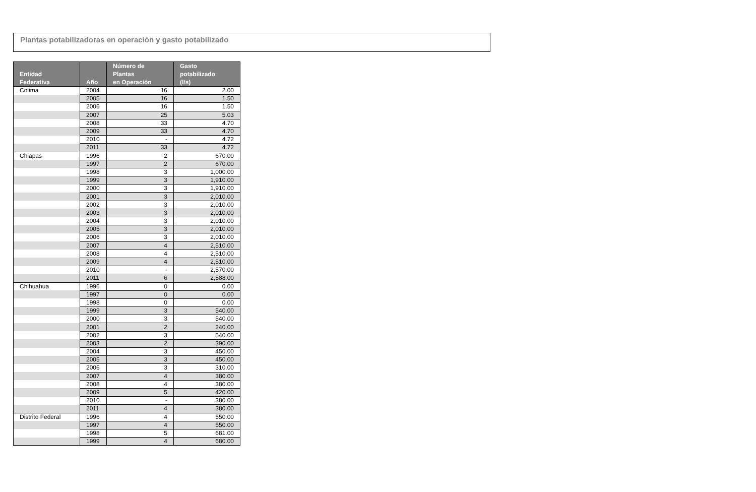Plantas potabilizadoras en operación y gasto potabilizado
| Entidad Federativa | Año | Número de Plantas en Operación | Gasto potabilizado (l/s) |
| --- | --- | --- | --- |
| Colima | 2004 | 16 | 2.00 |
| | 2005 | 16 | 1.50 |
| | 2006 | 16 | 1.50 |
| | 2007 | 25 | 5.03 |
| | 2008 | 33 | 4.70 |
| | 2009 | 33 | 4.70 |
| | 2010 | - | 4.72 |
| | 2011 | 33 | 4.72 |
| Chiapas | 1996 | 2 | 670.00 |
| | 1997 | 2 | 670.00 |
| | 1998 | 3 | 1,000.00 |
| | 1999 | 3 | 1,910.00 |
| | 2000 | 3 | 1,910.00 |
| | 2001 | 3 | 2,010.00 |
| | 2002 | 3 | 2,010.00 |
| | 2003 | 3 | 2,010.00 |
| | 2004 | 3 | 2,010.00 |
| | 2005 | 3 | 2,010.00 |
| | 2006 | 3 | 2,010.00 |
| | 2007 | 4 | 2,510.00 |
| | 2008 | 4 | 2,510.00 |
| | 2009 | 4 | 2,510.00 |
| | 2010 | - | 2,570.00 |
| | 2011 | 6 | 2,588.00 |
| Chihuahua | 1996 | 0 | 0.00 |
| | 1997 | 0 | 0.00 |
| | 1998 | 0 | 0.00 |
| | 1999 | 3 | 540.00 |
| | 2000 | 3 | 540.00 |
| | 2001 | 2 | 240.00 |
| | 2002 | 3 | 540.00 |
| | 2003 | 2 | 390.00 |
| | 2004 | 3 | 450.00 |
| | 2005 | 3 | 450.00 |
| | 2006 | 3 | 310.00 |
| | 2007 | 4 | 380.00 |
| | 2008 | 4 | 380.00 |
| | 2009 | 5 | 420.00 |
| | 2010 | - | 380.00 |
| | 2011 | 4 | 380.00 |
| Distrito Federal | 1996 | 4 | 550.00 |
| | 1997 | 4 | 550.00 |
| | 1998 | 5 | 681.00 |
| | 1999 | 4 | 680.00 |